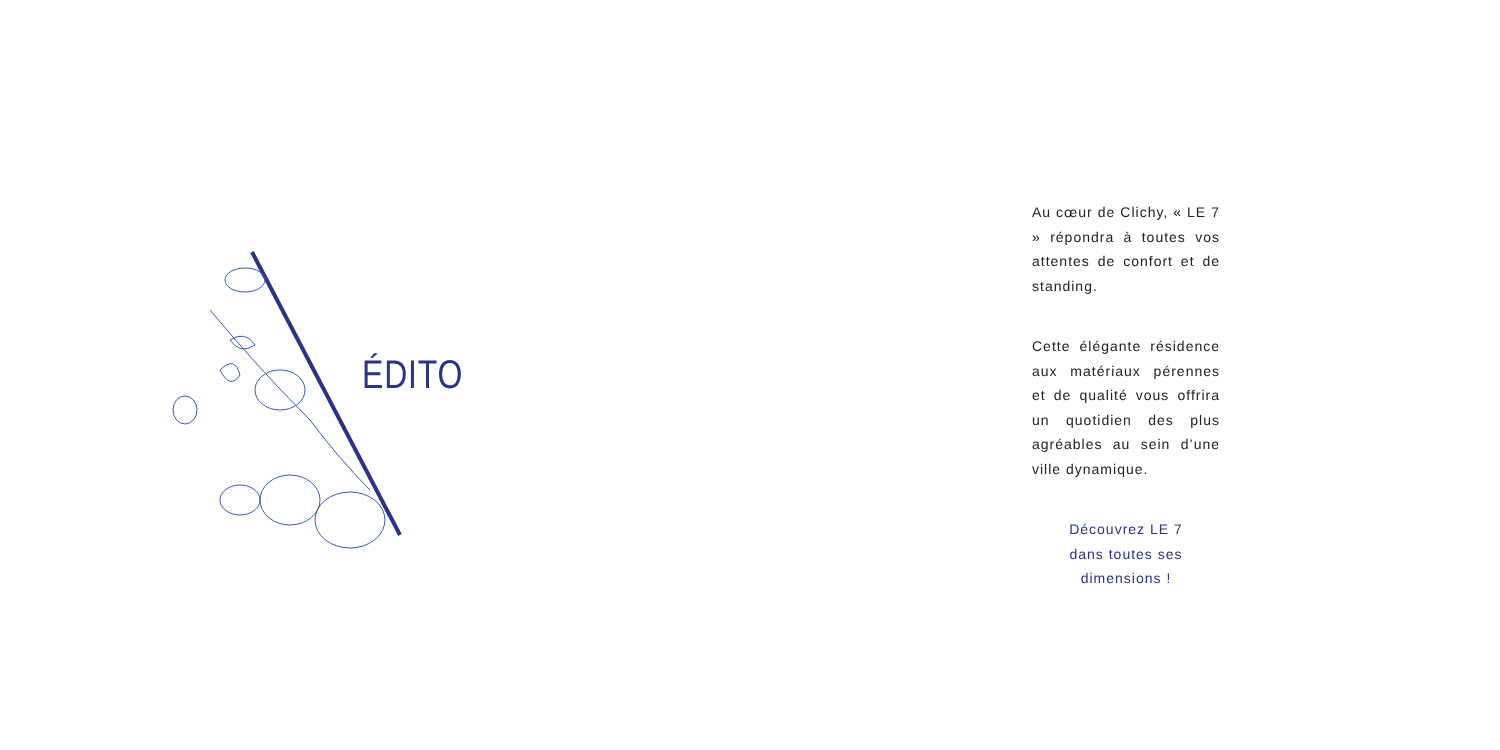ÉDITO
Au cœur de Clichy, « LE 7 » répondra à toutes vos attentes de confort et de standing.
Cette élégante résidence aux matériaux pérennes et de qualité vous offrira un quotidien des plus agréables au sein d’une ville dynamique.
Découvrez LE 7
dans toutes ses dimensions !